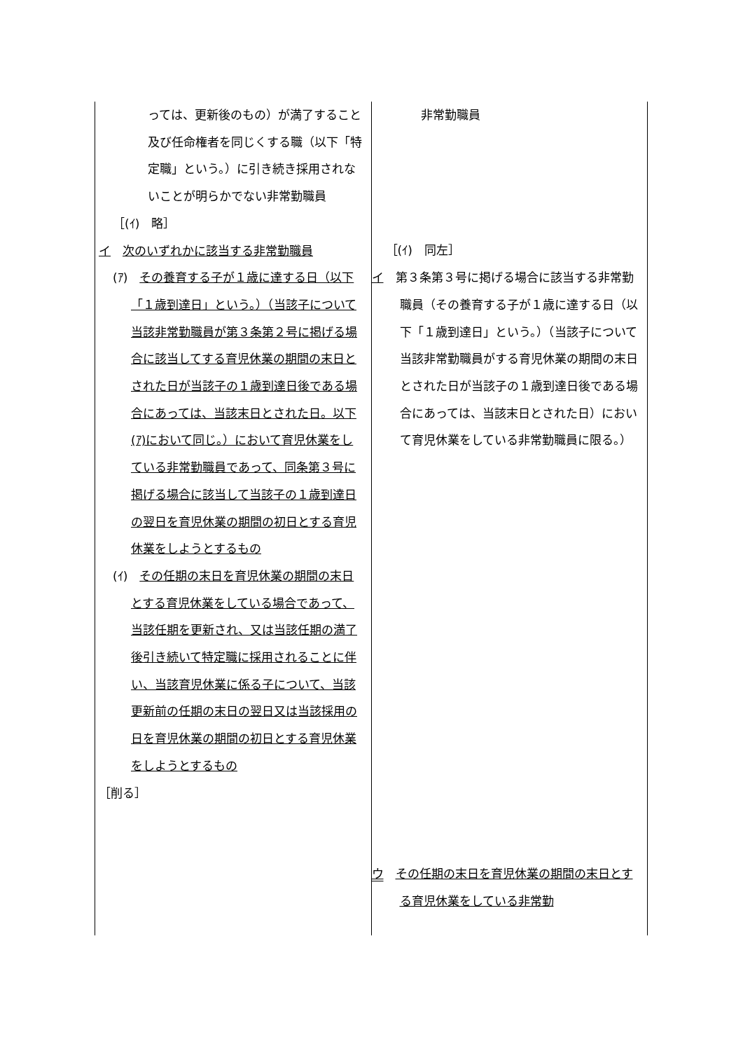| っては、更新後のもの）が満了すること及び任命権者を同じくする職（以下「特定職」という。）に引き続き採用されないことが明らかでない非常勤職員 ［(ｲ) 略］ イ 次のいずれかに該当する非常勤職員 (ｱ) その養育する子が１歳に達する日（以下「１歳到達日」という。）（当該子について当該非常勤職員が第３条第２号に掲げる場合に該当してする育児休業の期間の末日とされた日が当該子の１歳到達日後である場合にあっては、当該末日とされた日。以下(ｱ)において同じ。）において育児休業をしている非常勤職員であって、同条第３号に掲げる場合に該当して当該子の１歳到達日の翌日を育児休業の期間の初日とする育児休業をしようとするもの (ｲ) その任期の末日を育児休業の期間の末日とする育児休業をしている場合であって、当該任期を更新され、又は当該任期の満了後引き続いて特定職に採用されることに伴い、当該育児休業に係る子について、当該更新前の任期の末日の翌日又は当該採用の日を育児休業の期間の初日とする育児休業をしようとするもの ［削る］ | 非常勤職員 ［(ｲ) 同左］ イ 第３条第３号に掲げる場合に該当する非常勤職員（その養育する子が１歳に達する日（以下「１歳到達日」という。）（当該子について当該非常勤職員がする育児休業の期間の末日とされた日が当該子の１歳到達日後である場合にあっては、当該末日とされた日）において育児休業をしている非常勤職員に限る。） ウ その任期の末日を育児休業の期間の末日とする育児休業をしている非常勤 |